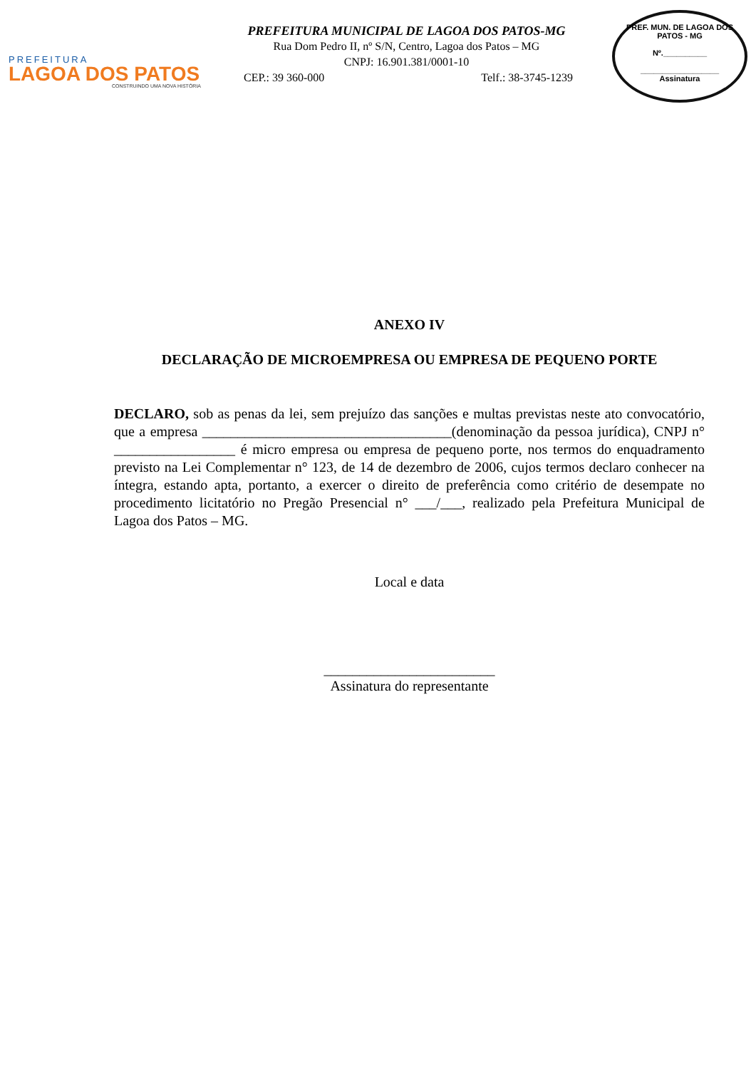PREFEITURA
LAGOA DOS PATOS
CONSTRUINDO UMA NOVA HISTÓRIA
PREFEITURA MUNICIPAL DE LAGOA DOS PATOS-MG
Rua Dom Pedro II, nº S/N, Centro, Lagoa dos Patos – MG
CNPJ: 16.901.381/0001-10
CEP.: 39 360-000 Telf.: 38-3745-1239
PREF. MUN. DE LAGOA DOS PATOS - MG
Nº.__________
__________________
Assinatura
ANEXO IV
DECLARAÇÃO DE MICROEMPRESA OU EMPRESA DE PEQUENO PORTE
DECLARO, sob as penas da lei, sem prejuízo das sanções e multas previstas neste ato convocatório, que a empresa ___________________________________(denominação da pessoa jurídica), CNPJ n° _________________ é micro empresa ou empresa de pequeno porte, nos termos do enquadramento previsto na Lei Complementar n° 123, de 14 de dezembro de 2006, cujos termos declaro conhecer na íntegra, estando apta, portanto, a exercer o direito de preferência como critério de desempate no procedimento licitatório no Pregão Presencial n° ___/___, realizado pela Prefeitura Municipal de Lagoa dos Patos – MG.
Local e data
________________________
Assinatura do representante